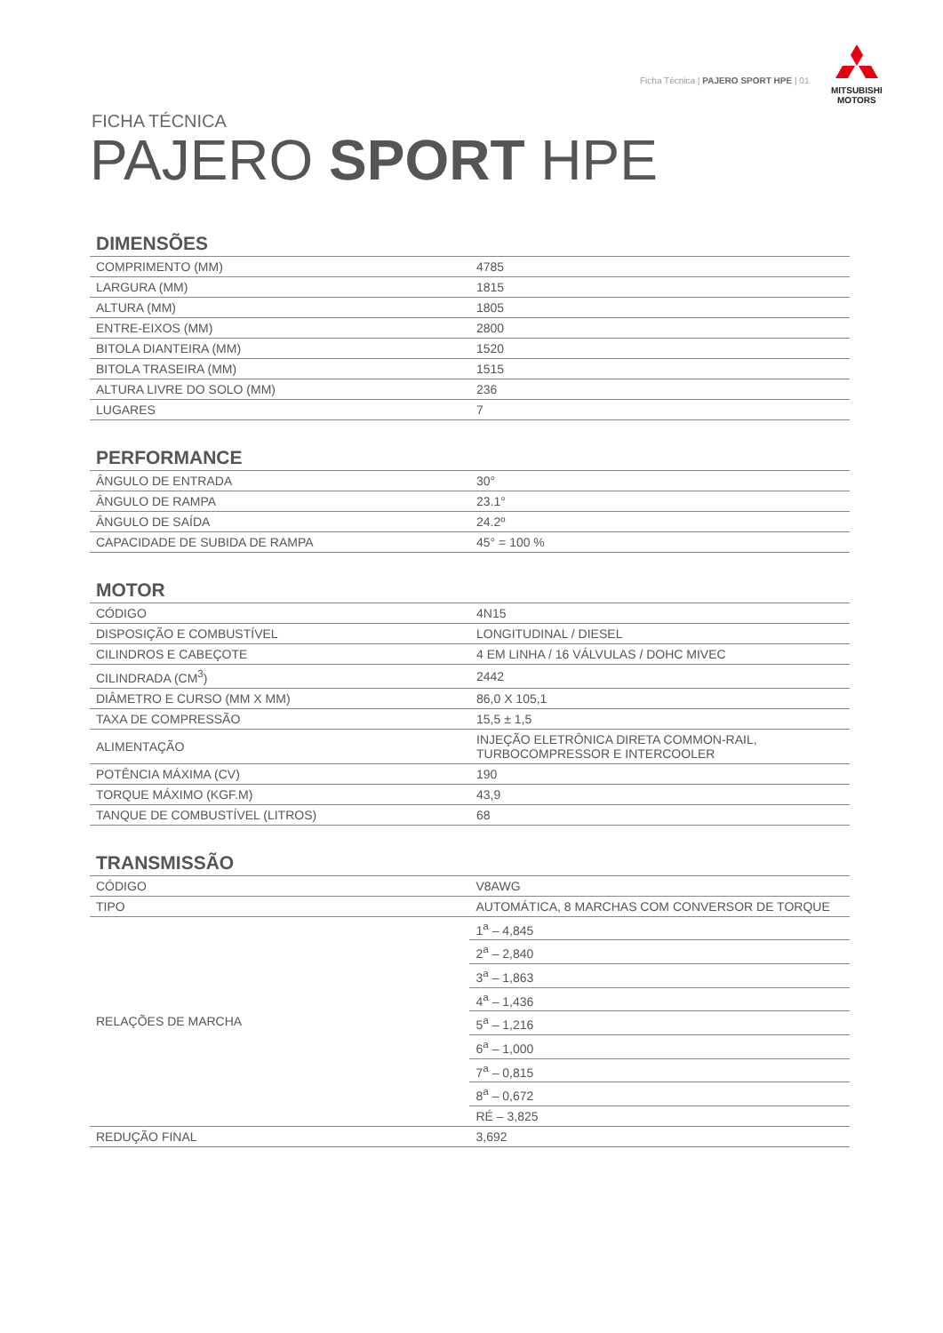Ficha Técnica | PAJERO SPORT HPE | 01
MITSUBISHI
MOTORS
FICHA TÉCNICA
PAJERO SPORT HPE
DIMENSÕES
| COMPRIMENTO (MM) | 4785 |
| LARGURA (MM) | 1815 |
| ALTURA (MM) | 1805 |
| ENTRE-EIXOS (MM) | 2800 |
| BITOLA DIANTEIRA (MM) | 1520 |
| BITOLA TRASEIRA (MM) | 1515 |
| ALTURA LIVRE DO SOLO (MM) | 236 |
| LUGARES | 7 |
PERFORMANCE
| ÂNGULO DE ENTRADA | 30° |
| ÂNGULO DE RAMPA | 23.1° |
| ÂNGULO DE SAÍDA | 24.2º |
| CAPACIDADE DE SUBIDA DE RAMPA | 45° = 100 % |
MOTOR
| CÓDIGO | 4N15 |
| DISPOSIÇÃO E COMBUSTÍVEL | LONGITUDINAL / DIESEL |
| CILINDROS E CABEÇOTE | 4 EM LINHA / 16 VÁLVULAS / DOHC MIVEC |
| CILINDRADA (CM<sup>3</sup>) | 2442 |
| DIÂMETRO E CURSO (MM X MM) | 86,0 X 105,1 |
| TAXA DE COMPRESSÃO | 15,5 ± 1,5 |
| ALIMENTAÇÃO | INJEÇÃO ELETRÔNICA DIRETA COMMON-RAIL, TURBOCOMPRESSOR E INTERCOOLER |
| POTÊNCIA MÁXIMA (CV) | 190 |
| TORQUE MÁXIMO (KGF.M) | 43,9 |
| TANQUE DE COMBUSTÍVEL (LITROS) | 68 |
TRANSMISSÃO
| CÓDIGO | V8AWG |
| TIPO | AUTOMÁTICA, 8 MARCHAS COM CONVERSOR DE TORQUE |
| RELAÇÕES DE MARCHA | 1<sup>a</sup> – 4,845 |
| | 2<sup>a</sup> – 2,840 |
| | 3<sup>a</sup> – 1,863 |
| | 4<sup>a</sup> – 1,436 |
| | 5<sup>a</sup> – 1,216 |
| | 6<sup>a</sup> – 1,000 |
| | 7<sup>a</sup> – 0,815 |
| | 8<sup>a</sup> – 0,672 |
| | RÉ – 3,825 |
| REDUÇÃO FINAL | 3,692 |